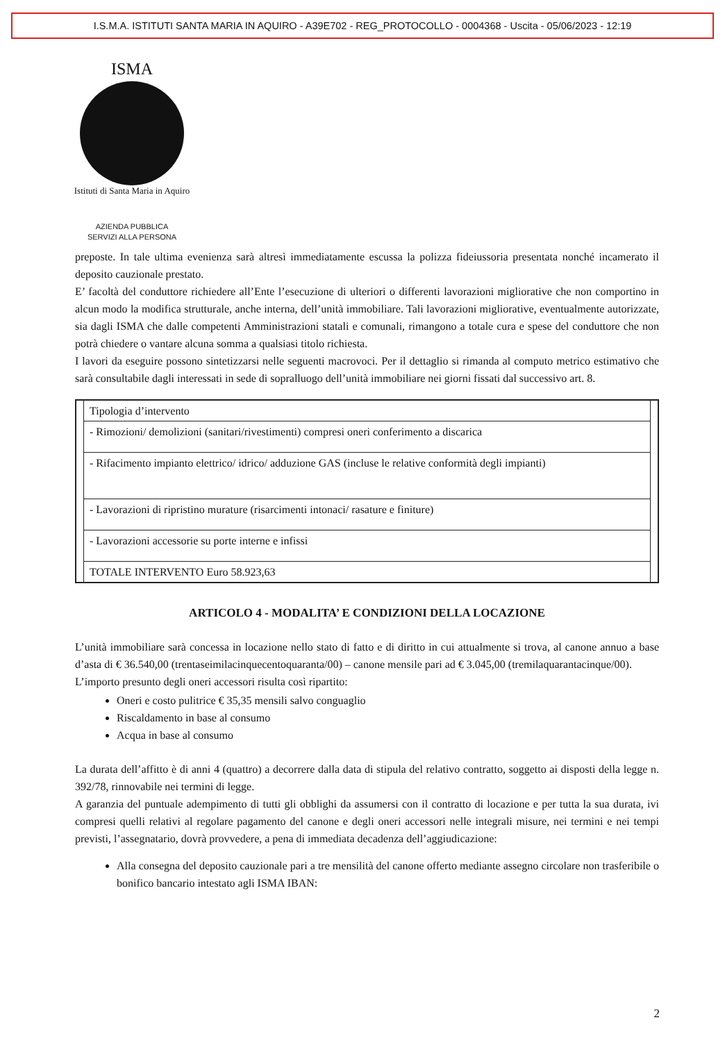I.S.M.A. ISTITUTI SANTA MARIA IN AQUIRO - A39E702 - REG_PROTOCOLLO - 0004368 - Uscita - 05/06/2023 - 12:19
ISMA
Istituti di Santa Maria in Aquiro
AZIENDA PUBBLICA
SERVIZI ALLA PERSONA
preposte. In tale ultima evenienza sarà altresì immediatamente escussa la polizza fideiussoria presentata nonché incamerato il deposito cauzionale prestato.
E’ facoltà del conduttore richiedere all’Ente l’esecuzione di ulteriori o differenti lavorazioni migliorative che non comportino in alcun modo la modifica strutturale, anche interna, dell’unità immobiliare. Tali lavorazioni migliorative, eventualmente autorizzate, sia dagli ISMA che dalle competenti Amministrazioni statali e comunali, rimangono a totale cura e spese del conduttore che non potrà chiedere o vantare alcuna somma a qualsiasi titolo richiesta.
I lavori da eseguire possono sintetizzarsi nelle seguenti macrovoci. Per il dettaglio si rimanda al computo metrico estimativo che sarà consultabile dagli interessati in sede di sopralluogo dell’unità immobiliare nei giorni fissati dal successivo art. 8.
| | Tipologia d’intervento | |
| | - Rimozioni/ demolizioni (sanitari/rivestimenti) compresi oneri conferimento a discarica | |
| | - Rifacimento impianto elettrico/ idrico/ adduzione GAS (incluse le relative conformità degli impianti) | |
| | - Lavorazioni di ripristino murature (risarcimenti intonaci/ rasature e finiture) | |
| | - Lavorazioni accessorie su porte interne e infissi | |
| | TOTALE INTERVENTO Euro 58.923,63 | |
ARTICOLO 4 - MODALITA’ E CONDIZIONI DELLA LOCAZIONE
L’unità immobiliare sarà concessa in locazione nello stato di fatto e di diritto in cui attualmente si trova, al canone annuo a base d’asta di € 36.540,00 (trentaseimilacinquecentoquaranta/00) – canone mensile pari ad € 3.045,00 (tremilaquarantacinque/00).
L’importo presunto degli oneri accessori risulta così ripartito:
Oneri e costo pulitrice € 35,35 mensili salvo conguaglio
Riscaldamento in base al consumo
Acqua in base al consumo
La durata dell’affitto è di anni 4 (quattro) a decorrere dalla data di stipula del relativo contratto, soggetto ai disposti della legge n. 392/78, rinnovabile nei termini di legge.
A garanzia del puntuale adempimento di tutti gli obblighi da assumersi con il contratto di locazione e per tutta la sua durata, ivi compresi quelli relativi al regolare pagamento del canone e degli oneri accessori nelle integrali misure, nei termini e nei tempi previsti, l’assegnatario, dovrà provvedere, a pena di immediata decadenza dell’aggiudicazione:
Alla consegna del deposito cauzionale pari a tre mensilità del canone offerto mediante assegno circolare non trasferibile o bonifico bancario intestato agli ISMA IBAN:
2